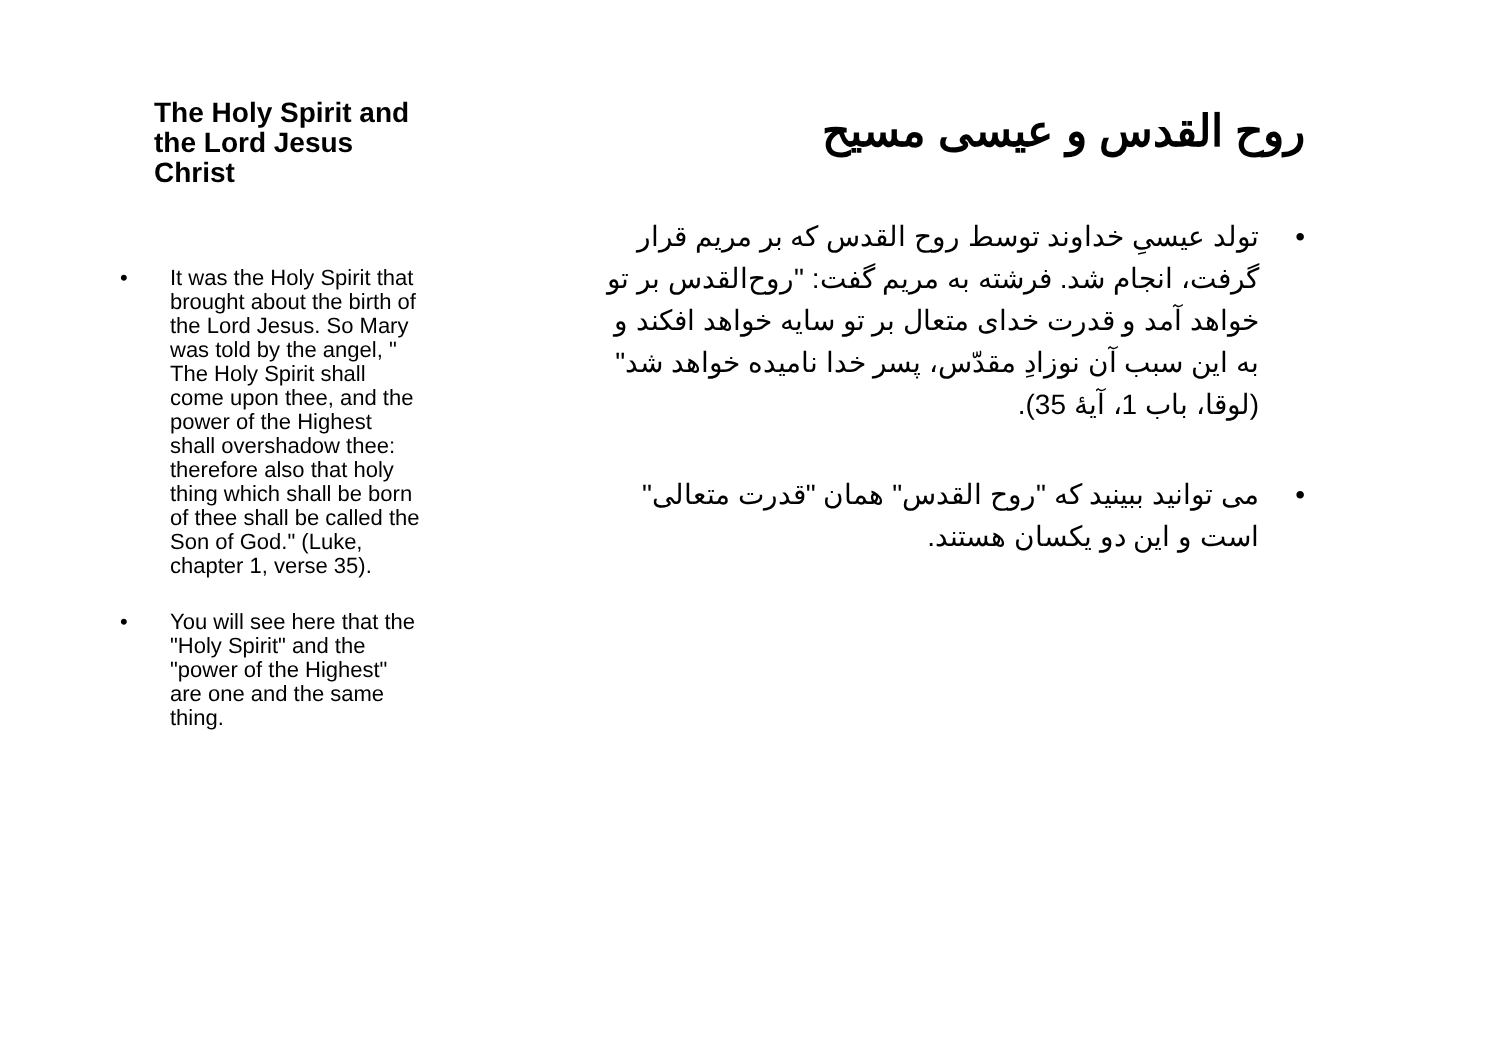The Holy Spirit and
the Lord Jesus Christ
• It was the Holy Spirit that brought about the birth of the Lord Jesus. So Mary was told by the angel, " The Holy Spirit shall come upon thee, and the power of the Highest shall overshadow thee: therefore also that holy thing which shall be born of thee shall be called the Son of God." (Luke, chapter 1, verse 35).
• You will see here that the "Holy Spirit" and the "power of the Highest" are one and the same thing.
روح القدس و عیسی مسیح
• تولد عیسیِ خداوند توسط روح القدس که بر مریم قرار گرفت، انجام شد. فرشته به مریم گفت: "روح‌القدس بر تو خواهد آمد و قدرت خدای متعال بر تو سایه خواهد افکند و به این سبب آن نوزادِ مقدّس، پسر خدا نامیده خواهد شد" (لوقا، باب 1، آیهٔ 35).
• می توانید ببینید که "روح القدس" همان "قدرت متعالی" است و این دو یکسان هستند.